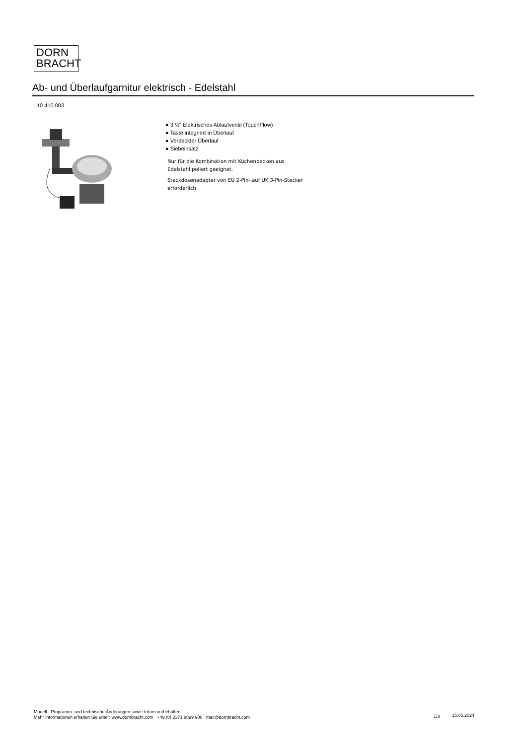DORN
BRACHT
Ab- und Überlaufgarnitur elektrisch - Edelstahl
10 410 003
● 3 ½“ Elektrisches Ablaufventil (TouchFlow)
● Taste integriert in Überlauf
● Verdeckter Überlauf
● Siebeinsatz
Nur für die Kombination mit Küchenbecken aus Edelstahl poliert geeignet.
Steckdosenadapter von EU 2-Pin- auf UK 3-Pin-Stecker erforderlich
Modell-, Programm- und technische Änderungen sowie Irrtum vorbehalten.
Mehr Informationen erhalten Sie unter: www.dornbracht.com +49 (0) 2371 8899 900 mail@dornbracht.com
1/3 15.05.2024